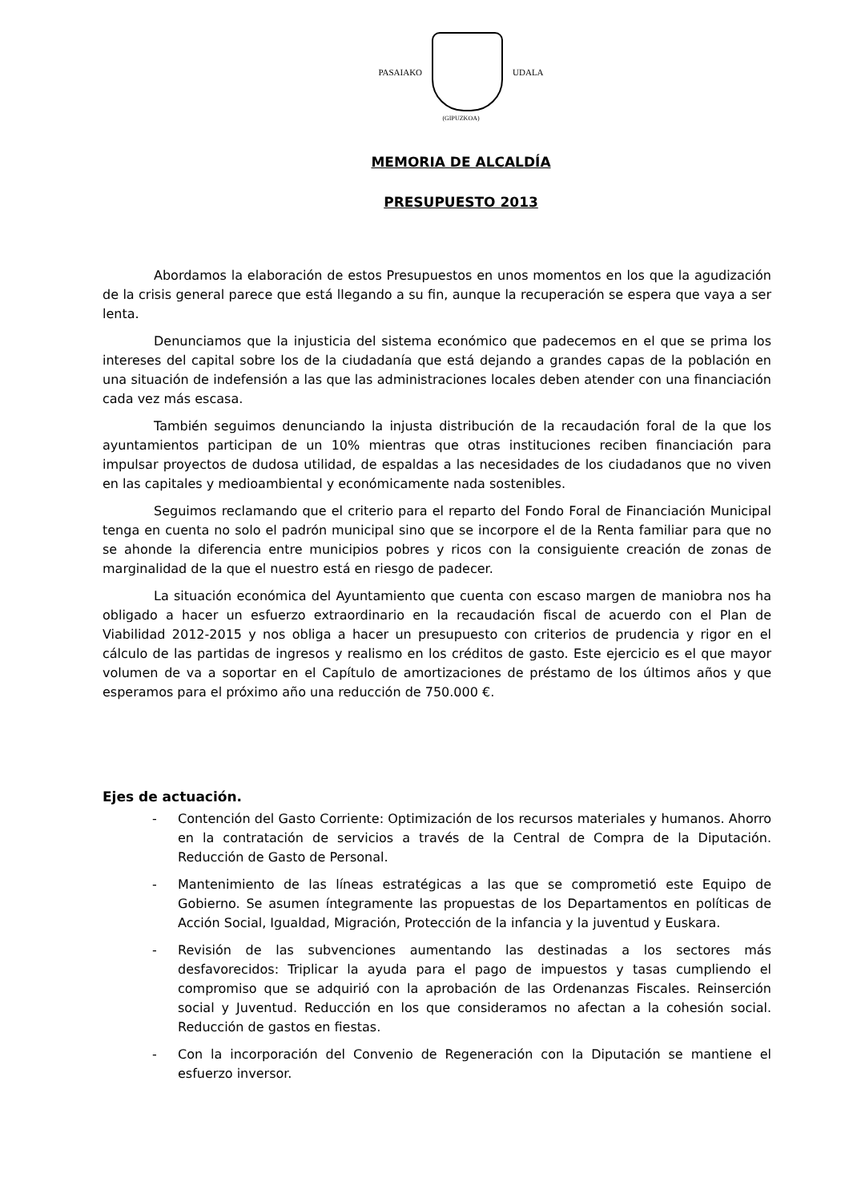PASAIAKO UDALA
(GIPUZKOA)
MEMORIA DE ALCALDÍA
PRESUPUESTO 2013
Abordamos la elaboración de estos Presupuestos en unos momentos en los que la agudización de la crisis general parece que está llegando a su fin, aunque la recuperación se espera que vaya a ser lenta.
Denunciamos que la injusticia del sistema económico que padecemos en el que se prima los intereses del capital sobre los de la ciudadanía que está dejando a grandes capas de la población en una situación de indefensión a las que las administraciones locales deben atender con una financiación cada vez más escasa.
También seguimos denunciando la injusta distribución de la recaudación foral de la que los ayuntamientos participan de un 10% mientras que otras instituciones reciben financiación para impulsar proyectos de dudosa utilidad, de espaldas a las necesidades de los ciudadanos que no viven en las capitales y medioambiental y económicamente nada sostenibles.
Seguimos reclamando que el criterio para el reparto del Fondo Foral de Financiación Municipal tenga en cuenta no solo el padrón municipal sino que se incorpore el de la Renta familiar para que no se ahonde la diferencia entre municipios pobres y ricos con la consiguiente creación de zonas de marginalidad de la que el nuestro está en riesgo de padecer.
La situación económica del Ayuntamiento que cuenta con escaso margen de maniobra nos ha obligado a hacer un esfuerzo extraordinario en la recaudación fiscal de acuerdo con el Plan de Viabilidad 2012-2015 y nos obliga a hacer un presupuesto con criterios de prudencia y rigor en el cálculo de las partidas de ingresos y realismo en los créditos de gasto. Este ejercicio es el que mayor volumen de va a soportar en el Capítulo de amortizaciones de préstamo de los últimos años y que esperamos para el próximo año una reducción de 750.000 €.
Ejes de actuación.
- Contención del Gasto Corriente: Optimización de los recursos materiales y humanos. Ahorro en la contratación de servicios a través de la Central de Compra de la Diputación. Reducción de Gasto de Personal.
- Mantenimiento de las líneas estratégicas a las que se comprometió este Equipo de Gobierno. Se asumen íntegramente las propuestas de los Departamentos en políticas de Acción Social, Igualdad, Migración, Protección de la infancia y la juventud y Euskara.
- Revisión de las subvenciones aumentando las destinadas a los sectores más desfavorecidos: Triplicar la ayuda para el pago de impuestos y tasas cumpliendo el compromiso que se adquirió con la aprobación de las Ordenanzas Fiscales. Reinserción social y Juventud. Reducción en los que consideramos no afectan a la cohesión social. Reducción de gastos en fiestas.
- Con la incorporación del Convenio de Regeneración con la Diputación se mantiene el esfuerzo inversor.